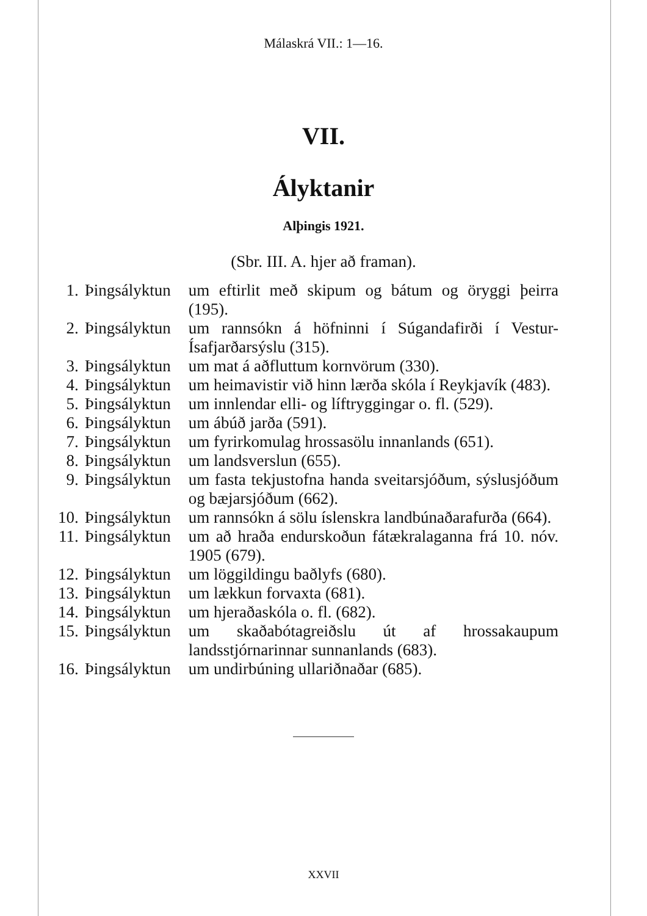Málaskrá VII.: 1—16.
VII.
Ályktanir
Alþingis 1921.
(Sbr. III. A. hjer að framan).
| 1. | Þingsályktun | um eftirlit með skipum og bátum og öryggi þeirra (195). |
| 2. | Þingsályktun | um rannsókn á höfninni í Súgandafirði í Vestur-Ísafjarðarsýslu (315). |
| 3. | Þingsályktun | um mat á aðfluttum kornvörum (330). |
| 4. | Þingsályktun | um heimavistir við hinn lærða skóla í Reykjavík (483). |
| 5. | Þingsályktun | um innlendar elli- og líftryggingar o. fl. (529). |
| 6. | Þingsályktun | um ábúð jarða (591). |
| 7. | Þingsályktun | um fyrirkomulag hrossasölu innanlands (651). |
| 8. | Þingsályktun | um landsverslun (655). |
| 9. | Þingsályktun | um fasta tekjustofna handa sveitarsjóðum, sýslusjóðum og bæjarsjóðum (662). |
| 10. | Þingsályktun | um rannsókn á sölu íslenskra landbúnaðarafurða (664). |
| 11. | Þingsályktun | um að hraða endurskoðun fátækralaganna frá 10. nóv. 1905 (679). |
| 12. | Þingsályktun | um löggildingu baðlyfs (680). |
| 13. | Þingsályktun | um lækkun forvaxta (681). |
| 14. | Þingsályktun | um hjeraðaskóla o. fl. (682). |
| 15. | Þingsályktun | um skaðabótagreiðslu út af hrossakaupum landsstjórnarinnar sunnanlands (683). |
| 16. | Þingsályktun | um undirbúning ullariðnaðar (685). |
XXVII